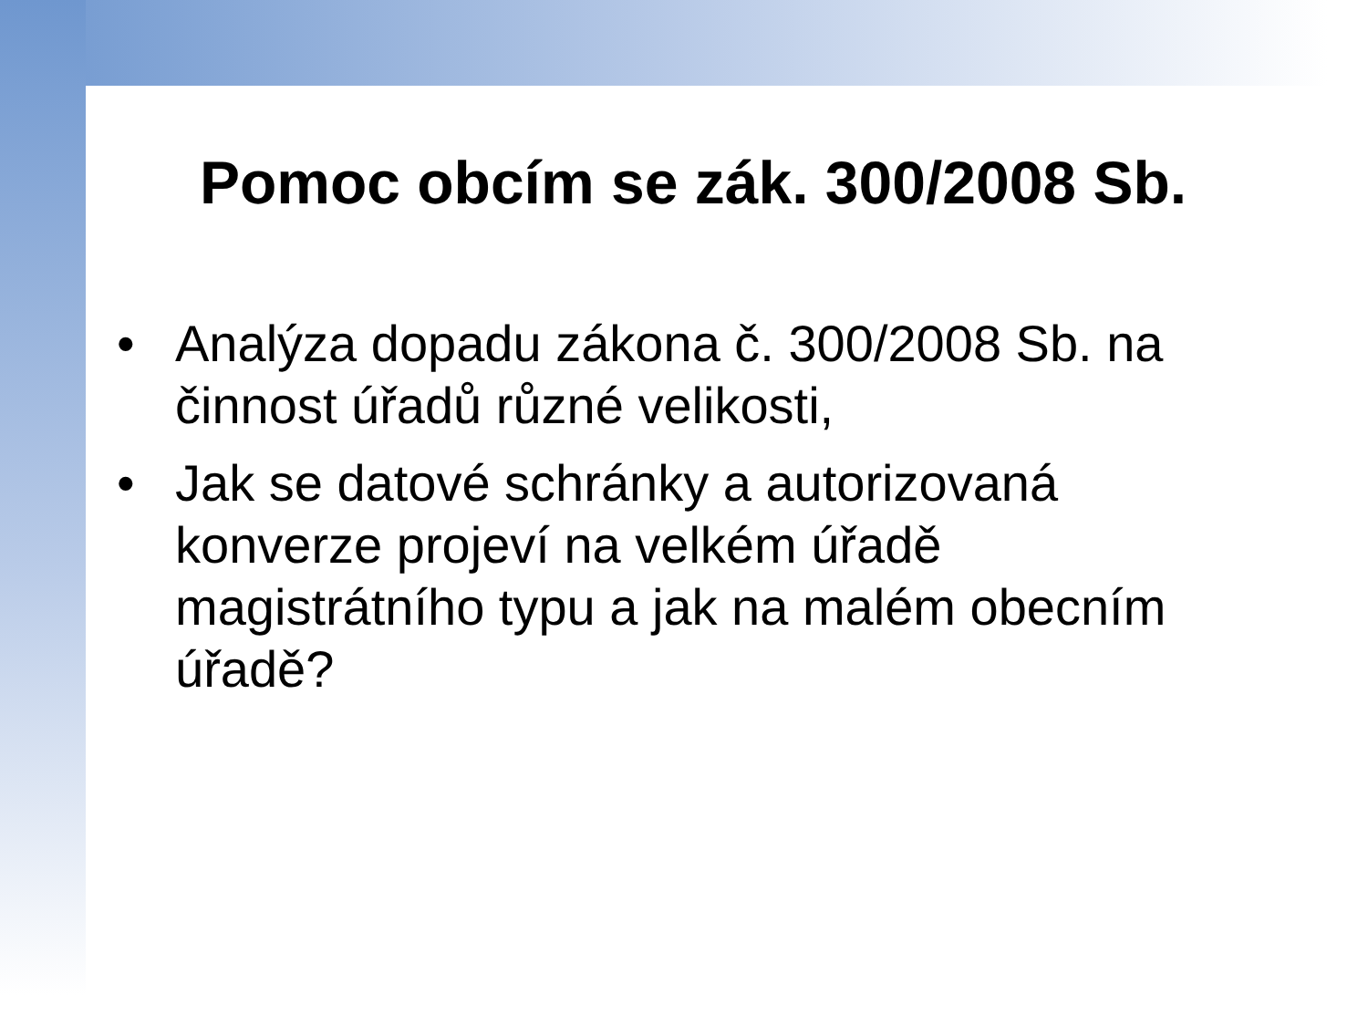Pomoc obcím se zák. 300/2008 Sb.
• Analýza dopadu zákona č. 300/2008 Sb. na činnost úřadů různé velikosti,
• Jak se datové schránky a autorizovaná konverze projeví na velkém úřadě magistrátního typu a jak na malém obecním úřadě?